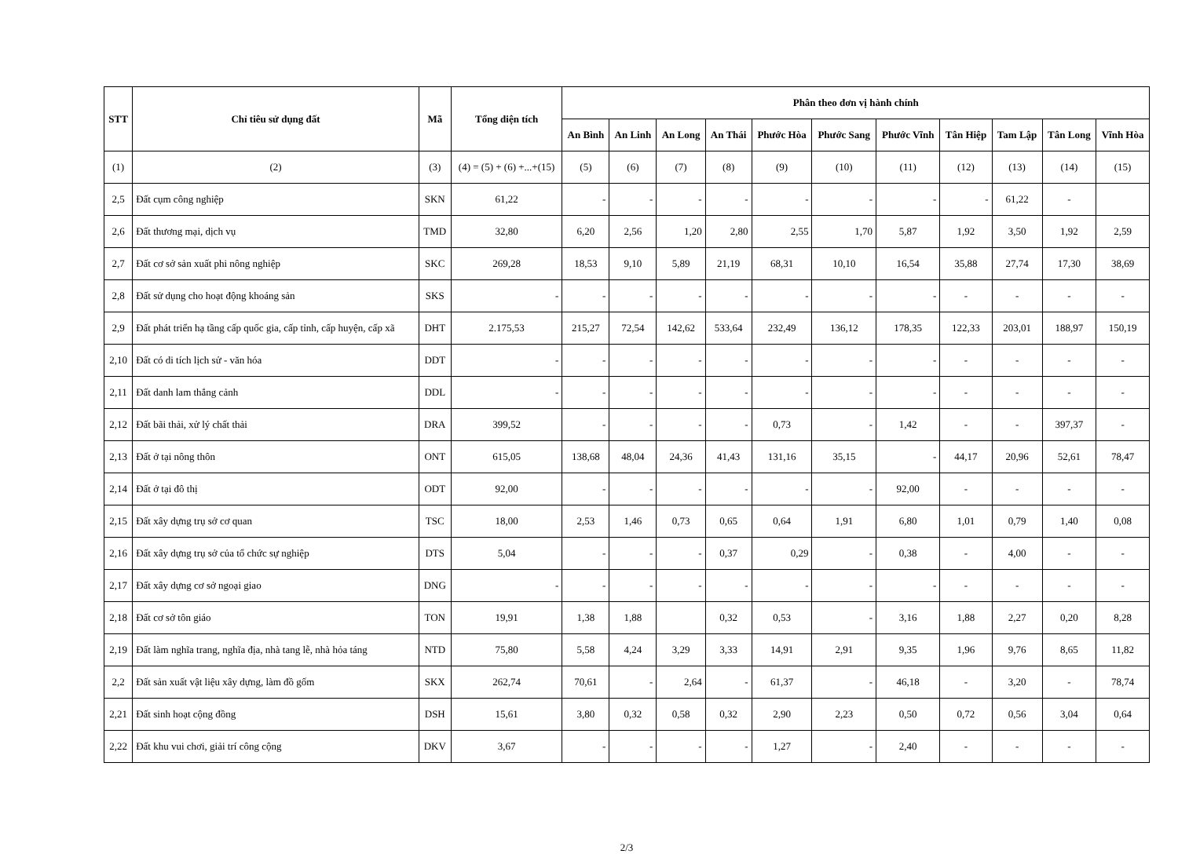| STT | Chỉ tiêu sử dụng đất | Mã | Tổng diện tích | Phân theo đơn vị hành chính | | | | | | | | | | |
| --- | --- | --- | --- | --- | --- | --- | --- | --- | --- | --- | --- | --- | --- | --- |
| | | | | An Bình | An Linh | An Long | An Thái | Phước Hòa | Phước Sang | Phước Vĩnh | Tân Hiệp | Tam Lập | Tân Long | Vĩnh Hòa |
| (1) | (2) | (3) | (4) = (5) + (6) +...+(15) | (5) | (6) | (7) | (8) | (9) | (10) | (11) | (12) | (13) | (14) | (15) |
| 2,5 | Đất cụm công nghiệp | SKN | 61,22 | - | - | - | - | - | - | - | - | 61,22 | - | |
| 2,6 | Đất thương mại, dịch vụ | TMD | 32,80 | 6,20 | 2,56 | 1,20 | 2,80 | 2,55 | 1,70 | 5,87 | 1,92 | 3,50 | 1,92 | 2,59 |
| 2,7 | Đất cơ sở sản xuất phi nông nghiệp | SKC | 269,28 | 18,53 | 9,10 | 5,89 | 21,19 | 68,31 | 10,10 | 16,54 | 35,88 | 27,74 | 17,30 | 38,69 |
| 2,8 | Đất sử dụng cho hoạt động khoáng sản | SKS | - | - | - | - | - | - | - | - | - | - | - | - |
| 2,9 | Đất phát triển hạ tầng cấp quốc gia, cấp tỉnh, cấp huyện, cấp xã | DHT | 2.175,53 | 215,27 | 72,54 | 142,62 | 533,64 | 232,49 | 136,12 | 178,35 | 122,33 | 203,01 | 188,97 | 150,19 |
| 2,10 | Đất có di tích lịch sử - văn hóa | DDT | - | - | - | - | - | - | - | - | - | - | - | - |
| 2,11 | Đất danh lam thắng cảnh | DDL | - | - | - | - | - | - | - | - | - | - | - | - |
| 2,12 | Đất bãi thải, xử lý chất thải | DRA | 399,52 | - | - | - | - | 0,73 | - | 1,42 | - | - | 397,37 | - |
| 2,13 | Đất ở tại nông thôn | ONT | 615,05 | 138,68 | 48,04 | 24,36 | 41,43 | 131,16 | 35,15 | - | 44,17 | 20,96 | 52,61 | 78,47 |
| 2,14 | Đất ở tại đô thị | ODT | 92,00 | - | - | - | - | - | - | 92,00 | - | - | - | - |
| 2,15 | Đất xây dựng trụ sở cơ quan | TSC | 18,00 | 2,53 | 1,46 | 0,73 | 0,65 | 0,64 | 1,91 | 6,80 | 1,01 | 0,79 | 1,40 | 0,08 |
| 2,16 | Đất xây dựng trụ sở của tổ chức sự nghiệp | DTS | 5,04 | - | - | - | 0,37 | 0,29 | - | 0,38 | - | 4,00 | - | - |
| 2,17 | Đất xây dựng cơ sở ngoại giao | DNG | - | - | - | - | - | - | - | - | - | - | - | - |
| 2,18 | Đất cơ sở tôn giáo | TON | 19,91 | 1,38 | 1,88 | | 0,32 | 0,53 | - | 3,16 | 1,88 | 2,27 | 0,20 | 8,28 |
| 2,19 | Đất làm nghĩa trang, nghĩa địa, nhà tang lễ, nhà hỏa táng | NTD | 75,80 | 5,58 | 4,24 | 3,29 | 3,33 | 14,91 | 2,91 | 9,35 | 1,96 | 9,76 | 8,65 | 11,82 |
| 2,2 | Đất sản xuất vật liệu xây dựng, làm đồ gốm | SKX | 262,74 | 70,61 | - | 2,64 | - | 61,37 | - | 46,18 | - | 3,20 | - | 78,74 |
| 2,21 | Đất sinh hoạt cộng đồng | DSH | 15,61 | 3,80 | 0,32 | 0,58 | 0,32 | 2,90 | 2,23 | 0,50 | 0,72 | 0,56 | 3,04 | 0,64 |
| 2,22 | Đất khu vui chơi, giải trí công cộng | DKV | 3,67 | - | - | - | - | 1,27 | - | 2,40 | - | - | - | - |
2/3